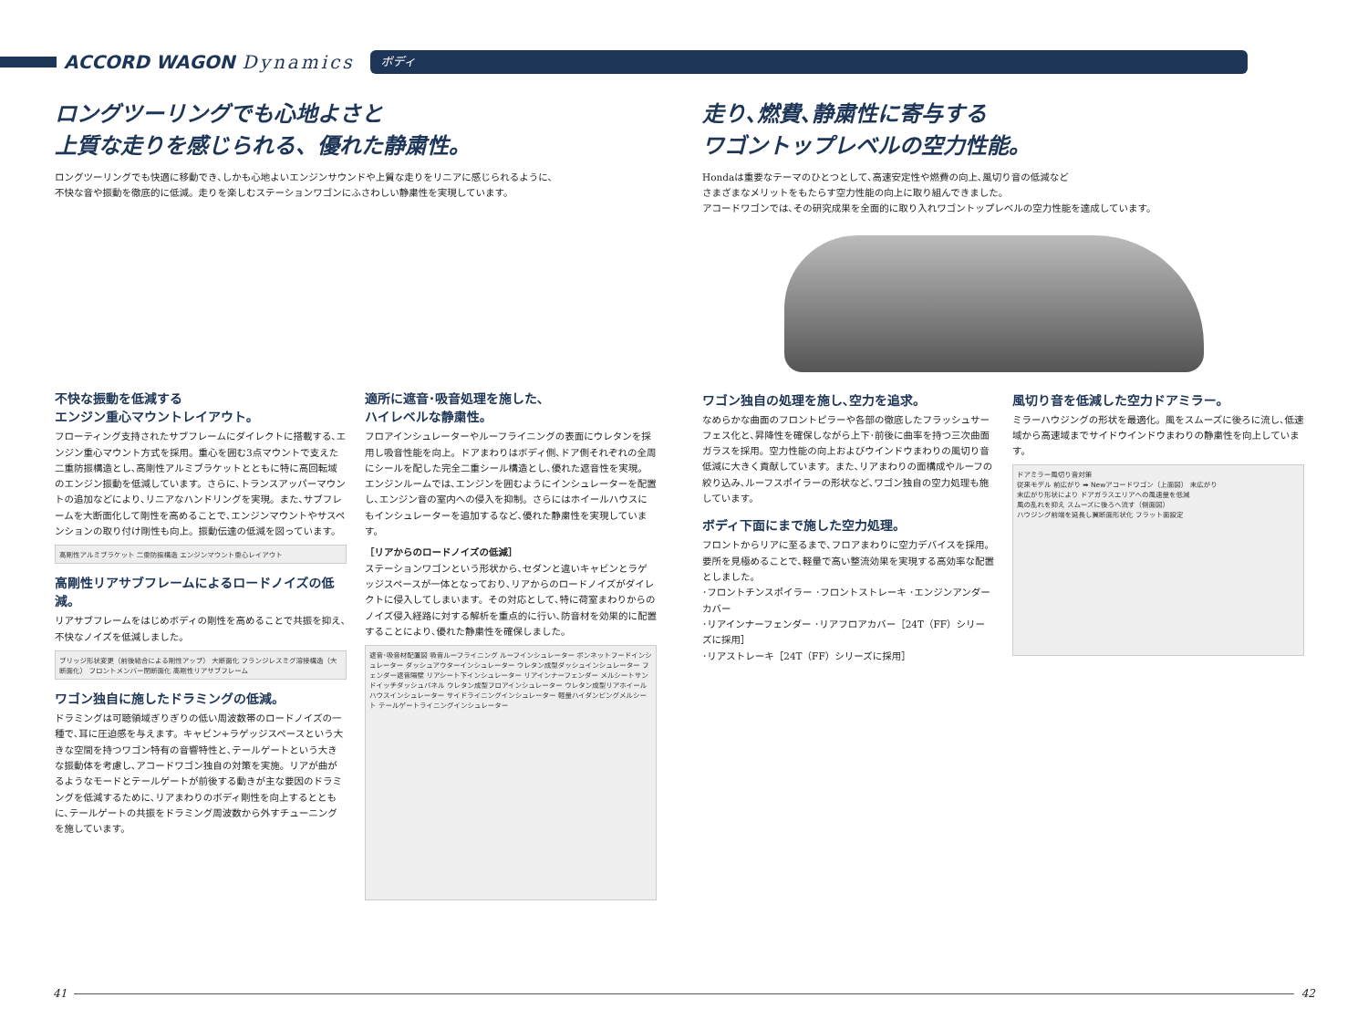ACCORD WAGON Dynamics
ボディ
ロングツーリングでも心地よさと
上質な走りを感じられる、優れた静粛性。
ロングツーリングでも快適に移動でき､しかも心地よいエンジンサウンドや上質な走りをリニアに感じられるように､
不快な音や振動を徹底的に低減。走りを楽しむステーションワゴンにふさわしい静粛性を実現しています。
不快な振動を低減する
エンジン重心マウントレイアウト。
フローティング支持されたサブフレームにダイレクトに搭載する､エンジン重心マウント方式を採用。重心を囲む3点マウントで支えた二重防振構造とし､高剛性アルミブラケットとともに特に高回転域のエンジン振動を低減しています。さらに､トランスアッパーマウントの追加などにより､リニアなハンドリングを実現。また､サブフレームを大断面化して剛性を高めることで､エンジンマウントやサスペンションの取り付け剛性も向上。振動伝達の低減を図っています。
高剛性アルミブラケット 二重防振構造 エンジンマウント重心レイアウト
高剛性リアサブフレームによるロードノイズの低減。
リアサブフレームをはじめボディの剛性を高めることで共振を抑え､不快なノイズを低減しました。
ブリッジ形状変更（前後結合による剛性アップ） 大断面化 フランジレスミグ溶接構造（大断面化） フロントメンバー閉断面化 高剛性リアサブフレーム
ワゴン独自に施したドラミングの低減。
ドラミングは可聴領域ぎりぎりの低い周波数帯のロードノイズの一種で､耳に圧迫感を与えます。キャビン+ラゲッジスペースという大きな空間を持つワゴン特有の音響特性と､テールゲートという大きな振動体を考慮し､アコードワゴン独自の対策を実施。リアが曲がるようなモードとテールゲートが前後する動きが主な要因のドラミングを低減するために､リアまわりのボディ剛性を向上するとともに､テールゲートの共振をドラミング周波数から外すチューニングを施しています。
適所に遮音･吸音処理を施した､
ハイレベルな静粛性。
フロアインシュレーターやルーフライニングの表面にウレタンを採用し吸音性能を向上。ドアまわりはボディ側､ドア側それぞれの全周にシールを配した完全二重シール構造とし､優れた遮音性を実現。エンジンルームでは､エンジンを囲むようにインシュレーターを配置し､エンジン音の室内への侵入を抑制。さらにはホイールハウスにもインシュレーターを追加するなど､優れた静粛性を実現しています。
［リアからのロードノイズの低減］
ステーションワゴンという形状から､セダンと違いキャビンとラゲッジスペースが一体となっており､リアからのロードノイズがダイレクトに侵入してしまいます。その対応として､特に荷室まわりからのノイズ侵入経路に対する解析を重点的に行い､防音材を効果的に配置することにより､優れた静粛性を確保しました。
遮音･吸音材配置図 吸音ルーフライニング ルーフインシュレーター ボンネットフードインシュレーター ダッシュアウターインシュレーター ウレタン成型ダッシュインシュレーター フェンダー遮音隔壁 リアシート下インシュレーター リアインナーフェンダー メルシートサンドイッチダッシュパネル ウレタン成型フロアインシュレーター ウレタン成型リアホイールハウスインシュレーター サイドライニングインシュレーター 軽量ハイダンピングメルシート テールゲートライニングインシュレーター
走り､燃費､静粛性に寄与する
ワゴントップレベルの空力性能。
Hondaは重要なテーマのひとつとして､高速安定性や燃費の向上､風切り音の低減など
さまざまなメリットをもたらす空力性能の向上に取り組んできました。
アコードワゴンでは､その研究成果を全面的に取り入れワゴントップレベルの空力性能を達成しています。
ワゴン独自の処理を施し､空力を追求。
なめらかな曲面のフロントピラーや各部の徹底したフラッシュサーフェス化と､昇降性を確保しながら上下･前後に曲率を持つ三次曲面ガラスを採用。空力性能の向上およびウインドウまわりの風切り音低減に大きく貢献しています。また､リアまわりの面構成やルーフの絞り込み､ルーフスポイラーの形状など､ワゴン独自の空力処理も施しています。
ボディ下面にまで施した空力処理。
フロントからリアに至るまで､フロアまわりに空力デバイスを採用。要所を見極めることで､軽量で高い整流効果を実現する高効率な配置としました。
･フロントチンスポイラー ･フロントストレーキ ･エンジンアンダーカバー
･リアインナーフェンダー ･リアフロアカバー［24T（FF）シリーズに採用］
･リアストレーキ［24T（FF）シリーズに採用］
風切り音を低減した空力ドアミラー。
ミラーハウジングの形状を最適化。風をスムーズに後ろに流し､低速域から高速域までサイドウインドウまわりの静粛性を向上しています。
ドアミラー風切り音対策
従来モデル 前広がり ➡ Newアコードワゴン（上面図） 末広がり
末広がり形状により ドアガラスエリアへの風速量を低減
風の乱れを抑え スムーズに後ろへ流す（側面図）
ハウジング前端を延長し翼断面形状化 フラット面設定
41 42